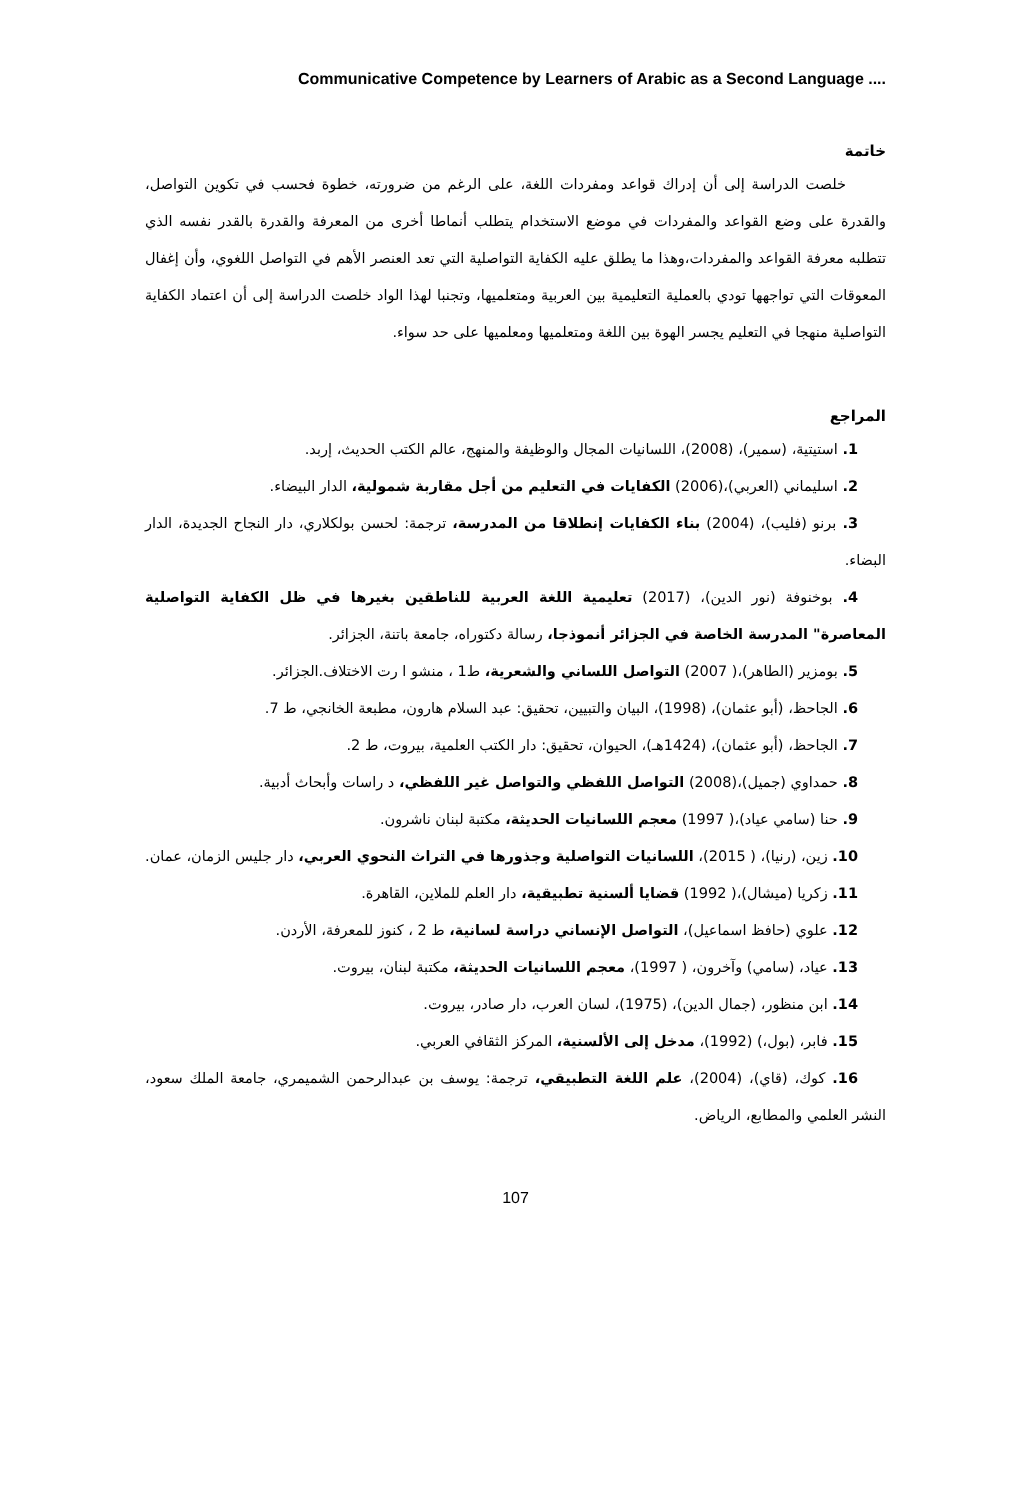Communicative Competence by Learners of Arabic as a Second Language ....
خاتمة
خلصت الدراسة إلى أن إدراك قواعد ومفردات اللغة، على الرغم من ضرورته، خطوة فحسب في تكوين التواصل، والقدرة على وضع القواعد والمفردات في موضع الاستخدام يتطلب أنماطا أخرى من المعرفة والقدرة بالقدر نفسه الذي تتطلبه معرفة القواعد والمفردات،وهذا ما يطلق عليه الكفاية التواصلية التي تعد العنصر الأهم في التواصل اللغوي، وأن إغفال المعوقات التي تواجهها تودي بالعملية التعليمية بين العربية ومتعلميها، وتجنبا لهذا الواد خلصت الدراسة إلى أن اعتماد الكفاية التواصلية منهجا في التعليم يجسر الهوة بين اللغة ومتعلميها ومعلميها على حد سواء.
المراجع
1. استيتية، (سمير)، (2008)، اللسانيات المجال والوظيفة والمنهج، عالم الكتب الحديث، إربد.
2. اسليماني (العربي)،(2006) الكفايات في التعليم من أجل مقاربة شمولية، الدار البيضاء.
3. برنو (فليب)، (2004) بناء الكفايات إنطلاقا من المدرسة، ترجمة: لحسن بولكلاري، دار النجاح الجديدة، الدار البضاء.
4. بوخنوفة (نور الدين)، (2017) تعليمية اللغة العربية للناطقين بغيرها في ظل الكفاية التواصلية المعاصرة" المدرسة الخاصة في الجزائر أنموذجا، رسالة دكتوراه، جامعة باتنة، الجزائر.
5. بومزير (الطاهر)،( 2007) التواصل اللساني والشعرية، ط1 ، منشو ا رت الاختلاف.الجزائر.
6. الجاحظ، (أبو عثمان)، (1998)، البيان والتبيين، تحقيق: عبد السلام هارون، مطبعة الخانجي، ط 7.
7. الجاحظ، (أبو عثمان)، (1424هـ)، الحيوان، تحقيق: دار الكتب العلمية، بيروت، ط 2.
8. حمداوي (جميل)،(2008) التواصل اللفظي والتواصل غير اللفظي، د راسات وأبحاث أدبية.
9. حنا (سامي عياد)،( 1997) معجم اللسانيات الحديثة، مكتبة لبنان ناشرون.
10. زين، (رنيا)، ( 2015)، اللسانيات التواصلية وجذورها في التراث النحوي العربي، دار جليس الزمان، عمان.
11. زكريا (ميشال)،( 1992) قضايا ألسنية تطبيقية، دار العلم للملاين، القاهرة.
12. علوي (حافظ اسماعيل)، التواصل الإنساني دراسة لسانية، ط 2 ، كنوز للمعرفة، الأردن.
13. عياد، (سامي) وآخرون، ( 1997)، معجم اللسانيات الحديثة، مكتبة لبنان، بيروت.
14. ابن منظور، (جمال الدين)، (1975)، لسان العرب، دار صادر، بيروت.
15. فابر، (بول،) (1992)، مدخل إلى الألسنية، المركز الثقافي العربي.
16. كوك، (قاي)، (2004)، علم اللغة التطبيقي، ترجمة: يوسف بن عبدالرحمن الشميمري، جامعة الملك سعود، النشر العلمي والمطابع، الرياض.
107